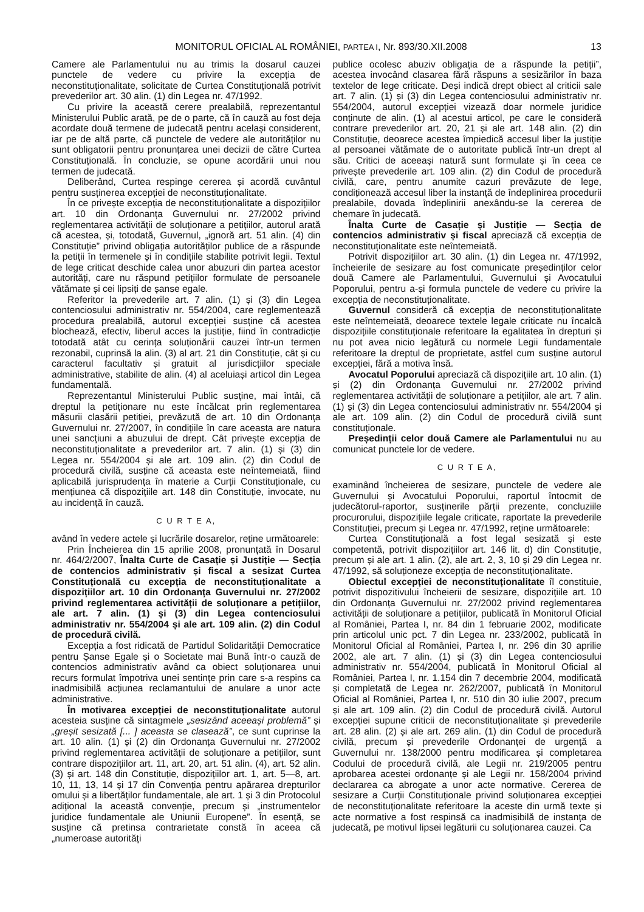MONITORUL OFICIAL AL ROMÂNIEI, PARTEA I, Nr. 893/30.XII.2008 13
Camere ale Parlamentului nu au trimis la dosarul cauzei punctele de vedere cu privire la excepția de neconstituționalitate, solicitate de Curtea Constituțională potrivit prevederilor art. 30 alin. (1) din Legea nr. 47/1992.
Cu privire la această cerere prealabilă, reprezentantul Ministerului Public arată, pe de o parte, că în cauză au fost deja acordate două termene de judecată pentru același considerent, iar pe de altă parte, că punctele de vedere ale autorităților nu sunt obligatorii pentru pronunțarea unei decizii de către Curtea Constituțională. În concluzie, se opune acordării unui nou termen de judecată.
Deliberând, Curtea respinge cererea și acordă cuvântul pentru susținerea excepției de neconstituționalitate.
În ce privește excepția de neconstituționalitate a dispozițiilor art. 10 din Ordonanța Guvernului nr. 27/2002 privind reglementarea activității de soluționare a petițiilor, autorul arată că acestea, și, totodată, Guvernul, „ignoră art. 51 alin. (4) din Constituție” privind obligația autorităților publice de a răspunde la petiții în termenele și în condițiile stabilite potrivit legii. Textul de lege criticat deschide calea unor abuzuri din partea acestor autorități, care nu răspund petițiilor formulate de persoanele vătămate și cei lipsiți de șanse egale.
Referitor la prevederile art. 7 alin. (1) și (3) din Legea contenciosului administrativ nr. 554/2004, care reglementează procedura prealabilă, autorul excepției susține că acestea blochează, efectiv, liberul acces la justiție, fiind în contradicție totodată atât cu cerința soluționării cauzei într-un termen rezonabil, cuprinsă la alin. (3) al art. 21 din Constituție, cât și cu caracterul facultativ și gratuit al jurisdicțiilor speciale administrative, stabilite de alin. (4) al aceluiași articol din Legea fundamentală.
Reprezentantul Ministerului Public susține, mai întâi, că dreptul la petiționare nu este încălcat prin reglementarea măsurii clasării petiției, prevăzută de art. 10 din Ordonanța Guvernului nr. 27/2007, în condițiile în care aceasta are natura unei sancțiuni a abuzului de drept. Cât privește excepția de neconstituționalitate a prevederilor art. 7 alin. (1) și (3) din Legea nr. 554/2004 și ale art. 109 alin. (2) din Codul de procedură civilă, susține că aceasta este neîntemeiată, fiind aplicabilă jurisprudența în materie a Curții Constituționale, cu mențiunea că dispozițiile art. 148 din Constituție, invocate, nu au incidență în cauză.
C U R T E A,
având în vedere actele și lucrările dosarelor, reține următoarele:
Prin Încheierea din 15 aprilie 2008, pronunțată în Dosarul nr. 464/2/2007, Înalta Curte de Casație și Justiție — Secția de contencios administrativ și fiscal a sesizat Curtea Constituțională cu excepția de neconstituționalitate a dispozițiilor art. 10 din Ordonanța Guvernului nr. 27/2002 privind reglementarea activității de soluționare a petițiilor, ale art. 7 alin. (1) și (3) din Legea contenciosului administrativ nr. 554/2004 și ale art. 109 alin. (2) din Codul de procedură civilă.
Excepția a fost ridicată de Partidul Solidarității Democratice pentru Șanse Egale și o Societate mai Bună într-o cauză de contencios administrativ având ca obiect soluționarea unui recurs formulat împotriva unei sentințe prin care s-a respins ca inadmisibilă acțiunea reclamantului de anulare a unor acte administrative.
În motivarea excepției de neconstituționalitate autorul acesteia susține că sintagmele „sesizând aceeași problemă” și „greșit sesizată [... ] aceasta se clasează”, ce sunt cuprinse la art. 10 alin. (1) și (2) din Ordonanța Guvernului nr. 27/2002 privind reglementarea activității de soluționare a petițiilor, sunt contrare dispozițiilor art. 11, art. 20, art. 51 alin. (4), art. 52 alin. (3) și art. 148 din Constituție, dispozițiilor art. 1, art. 5—8, art. 10, 11, 13, 14 și 17 din Convenția pentru apărarea drepturilor omului și a libertăților fundamentale, ale art. 1 și 3 din Protocolul adițional la această convenție, precum și „instrumentelor juridice fundamentale ale Uniunii Europene”. În esență, se susține că pretinsa contrarietate constă în aceea că „numeroase autorități
publice ocolesc abuziv obligația de a răspunde la petiții”, acestea invocând clasarea fără răspuns a sesizărilor în baza textelor de lege criticate. Deși indică drept obiect al criticii sale art. 7 alin. (1) și (3) din Legea contenciosului administrativ nr. 554/2004, autorul excepției vizează doar normele juridice conținute de alin. (1) al acestui articol, pe care le consideră contrare prevederilor art. 20, 21 și ale art. 148 alin. (2) din Constituție, deoarece acestea împiedică accesul liber la justiție al persoanei vătămate de o autoritate publică într-un drept al său. Critici de aceeași natură sunt formulate și în ceea ce privește prevederile art. 109 alin. (2) din Codul de procedură civilă, care, pentru anumite cazuri prevăzute de lege, condiționează accesul liber la instanță de îndeplinirea procedurii prealabile, dovada îndeplinirii anexându-se la cererea de chemare în judecată.
Înalta Curte de Casație și Justiție — Secția de contencios administrativ și fiscal apreciază că excepția de neconstituționalitate este neîntemeiată.
Potrivit dispozițiilor art. 30 alin. (1) din Legea nr. 47/1992, încheierile de sesizare au fost comunicate președinților celor două Camere ale Parlamentului, Guvernului și Avocatului Poporului, pentru a-și formula punctele de vedere cu privire la excepția de neconstituționalitate.
Guvernul consideră că excepția de neconstituționalitate este neîntemeiată, deoarece textele legale criticate nu încalcă dispozițiile constituționale referitoare la egalitatea în drepturi și nu pot avea nicio legătură cu normele Legii fundamentale referitoare la dreptul de proprietate, astfel cum susține autorul excepției, fără a motiva însă.
Avocatul Poporului apreciază că dispozițiile art. 10 alin. (1) și (2) din Ordonanța Guvernului nr. 27/2002 privind reglementarea activității de soluționare a petițiilor, ale art. 7 alin. (1) și (3) din Legea contenciosului administrativ nr. 554/2004 și ale art. 109 alin. (2) din Codul de procedură civilă sunt constituționale.
Președinții celor două Camere ale Parlamentului nu au comunicat punctele lor de vedere.
C U R T E A,
examinând încheierea de sesizare, punctele de vedere ale Guvernului și Avocatului Poporului, raportul întocmit de judecătorul-raportor, susținerile părții prezente, concluziile procurorului, dispozițiile legale criticate, raportate la prevederile Constituției, precum și Legea nr. 47/1992, reține următoarele:
Curtea Constituțională a fost legal sesizată și este competentă, potrivit dispozițiilor art. 146 lit. d) din Constituție, precum și ale art. 1 alin. (2), ale art. 2, 3, 10 și 29 din Legea nr. 47/1992, să soluționeze excepția de neconstituționalitate.
Obiectul excepției de neconstituționalitate îl constituie, potrivit dispozitivului încheierii de sesizare, dispozițiile art. 10 din Ordonanța Guvernului nr. 27/2002 privind reglementarea activității de soluționare a petițiilor, publicată în Monitorul Oficial al României, Partea I, nr. 84 din 1 februarie 2002, modificate prin articolul unic pct. 7 din Legea nr. 233/2002, publicată în Monitorul Oficial al României, Partea I, nr. 296 din 30 aprilie 2002, ale art. 7 alin. (1) și (3) din Legea contenciosului administrativ nr. 554/2004, publicată în Monitorul Oficial al României, Partea I, nr. 1.154 din 7 decembrie 2004, modificată și completată de Legea nr. 262/2007, publicată în Monitorul Oficial al României, Partea I, nr. 510 din 30 iulie 2007, precum și ale art. 109 alin. (2) din Codul de procedură civilă. Autorul excepției supune criticii de neconstituționalitate și prevederile art. 28 alin. (2) și ale art. 269 alin. (1) din Codul de procedură civilă, precum și prevederile Ordonanței de urgență a Guvernului nr. 138/2000 pentru modificarea și completarea Codului de procedură civilă, ale Legii nr. 219/2005 pentru aprobarea acestei ordonanțe și ale Legii nr. 158/2004 privind declararea ca abrogate a unor acte normative. Cererea de sesizare a Curții Constituționale privind soluționarea excepției de neconstituționalitate referitoare la aceste din urmă texte și acte normative a fost respinsă ca inadmisibilă de instanța de judecată, pe motivul lipsei legăturii cu soluționarea cauzei. Ca